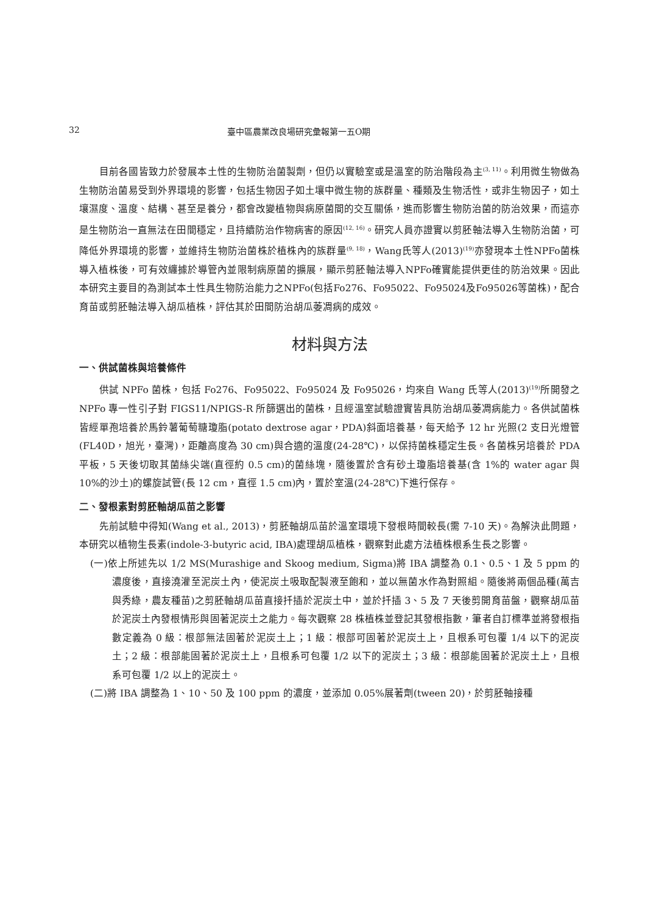32 臺中區農業改良場研究彙報第一五O期
目前各國皆致力於發展本土性的生物防治菌製劑，但仍以實驗室或是溫室的防治階段為主<sup>(3, 11)</sup>。利用微生物做為生物防治菌易受到外界環境的影響，包括生物因子如土壤中微生物的族群量、種類及生物活性，或非生物因子，如土壤濕度、溫度、結構、甚至是養分，都會改變植物與病原菌間的交互關係，進而影響生物防治菌的防治效果，而這亦是生物防治一直無法在田間穩定，且持續防治作物病害的原因<sup>(12, 16)</sup>。研究人員亦證實以剪胚軸法導入生物防治菌，可降低外界環境的影響，並維持生物防治菌株於植株內的族群量<sup>(9, 18)</sup>，Wang氏等人(2013)<sup>(19)</sup>亦發現本土性NPFo菌株導入植株後，可有效纏據於導管內並限制病原菌的擴展，顯示剪胚軸法導入NPFo確實能提供更佳的防治效果。因此本研究主要目的為測試本土性具生物防治能力之NPFo(包括Fo276、Fo95022、Fo95024及Fo95026等菌株)，配合育苗或剪胚軸法導入胡瓜植株，評估其於田間防治胡瓜萎凋病的成效。
材料與方法
一、供試菌株與培養條件
供試 NPFo 菌株，包括 Fo276、Fo95022、Fo95024 及 Fo95026，均來自 Wang 氏等人(2013)<sup>(19)</sup>所開發之 NPFo 專一性引子對 FIGS11/NPIGS-R 所篩選出的菌株，且經溫室試驗證實皆具防治胡瓜萎凋病能力。各供試菌株皆經單孢培養於馬鈴薯葡萄糖瓊脂(potato dextrose agar，PDA)斜面培養基，每天給予 12 hr 光照(2 支日光燈管(FL40D，旭光，臺灣)，距離高度為 30 cm)與合適的溫度(24-28℃)，以保持菌株穩定生長。各菌株另培養於 PDA 平板，5 天後切取其菌絲尖端(直徑約 0.5 cm)的菌絲塊，隨後置於含有砂土瓊脂培養基(含 1%的 water agar 與 10%的沙土)的螺旋試管(長 12 cm，直徑 1.5 cm)內，置於室溫(24-28℃)下進行保存。
二、發根素對剪胚軸胡瓜苗之影響
先前試驗中得知(Wang et al., 2013)，剪胚軸胡瓜苗於溫室環境下發根時間較長(需 7-10 天)。為解決此問題，本研究以植物生長素(indole-3-butyric acid, IBA)處理胡瓜植株，觀察對此處方法植株根系生長之影響。
(一)依上所述先以 1/2 MS(Murashige and Skoog medium, Sigma)將 IBA 調整為 0.1、0.5、1 及 5 ppm 的濃度後，直接澆灌至泥炭土內，使泥炭土吸取配製液至飽和，並以無菌水作為對照組。隨後將兩個品種(萬吉與秀綠，農友種苗)之剪胚軸胡瓜苗直接扦插於泥炭土中，並於扦插 3、5 及 7 天後剪開育苗盤，觀察胡瓜苗於泥炭土內發根情形與固著泥炭土之能力。每次觀察 28 株植株並登記其發根指數，筆者自訂標準並將發根指數定義為 0 級：根部無法固著於泥炭土上；1 級：根部可固著於泥炭土上，且根系可包覆 1/4 以下的泥炭土；2 級：根部能固著於泥炭土上，且根系可包覆 1/2 以下的泥炭土；3 級：根部能固著於泥炭土上，且根系可包覆 1/2 以上的泥炭土。
(二)將 IBA 調整為 1、10、50 及 100 ppm 的濃度，並添加 0.05%展著劑(tween 20)，於剪胚軸接種